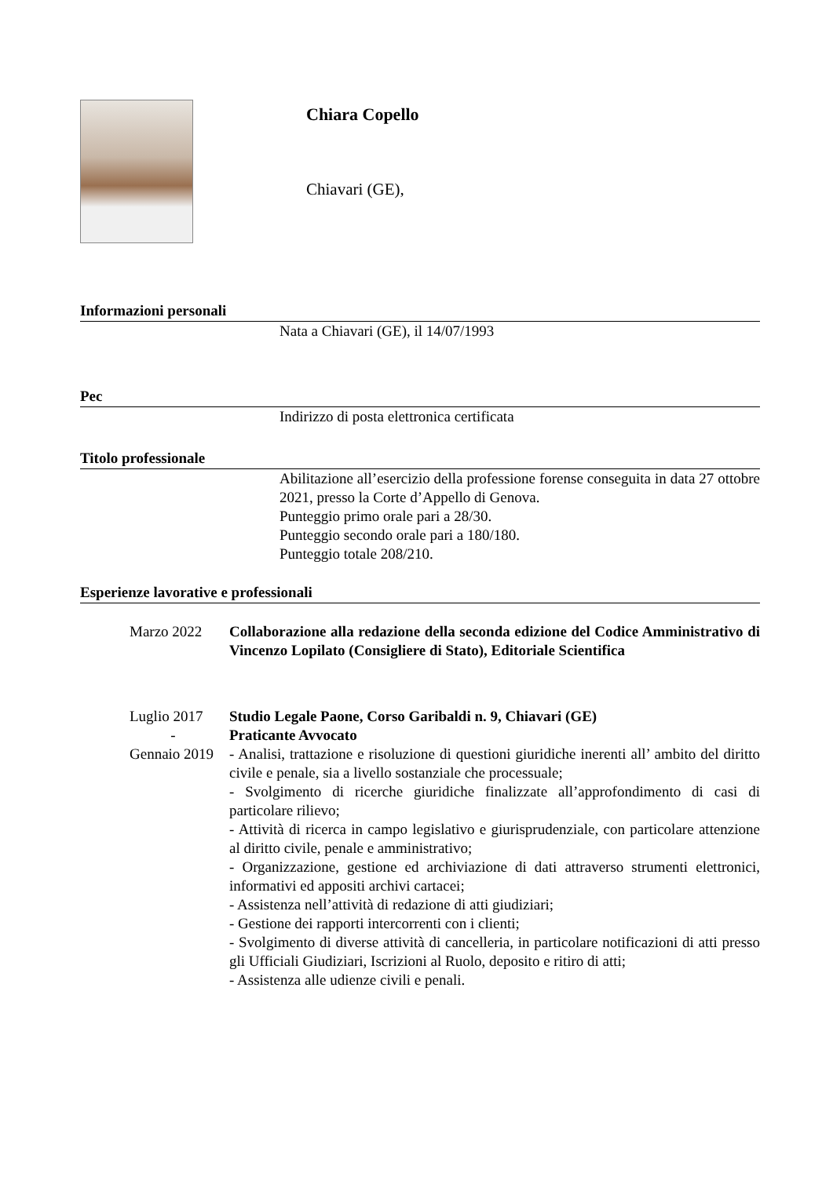Chiara Copello
Chiavari (GE),
Informazioni personali
Nata a Chiavari (GE), il 14/07/1993
Pec
Indirizzo di posta elettronica certificata
Titolo professionale
Abilitazione all’esercizio della professione forense conseguita in data 27 ottobre 2021, presso la Corte d’Appello di Genova.
Punteggio primo orale pari a 28/30.
Punteggio secondo orale pari a 180/180.
Punteggio totale 208/210.
Esperienze lavorative e professionali
Marzo 2022 Collaborazione alla redazione della seconda edizione del Codice Amministrativo di Vincenzo Lopilato (Consigliere di Stato), Editoriale Scientifica
Luglio 2017
-
Gennaio 2019
Studio Legale Paone, Corso Garibaldi n. 9, Chiavari (GE)
Praticante Avvocato
- Analisi, trattazione e risoluzione di questioni giuridiche inerenti all’ ambito del diritto civile e penale, sia a livello sostanziale che processuale;
- Svolgimento di ricerche giuridiche finalizzate all’approfondimento di casi di particolare rilievo;
- Attività di ricerca in campo legislativo e giurisprudenziale, con particolare attenzione al diritto civile, penale e amministrativo;
- Organizzazione, gestione ed archiviazione di dati attraverso strumenti elettronici, informativi ed appositi archivi cartacei;
- Assistenza nell’attività di redazione di atti giudiziari;
- Gestione dei rapporti intercorrenti con i clienti;
- Svolgimento di diverse attività di cancelleria, in particolare notificazioni di atti presso gli Ufficiali Giudiziari, Iscrizioni al Ruolo, deposito e ritiro di atti;
- Assistenza alle udienze civili e penali.